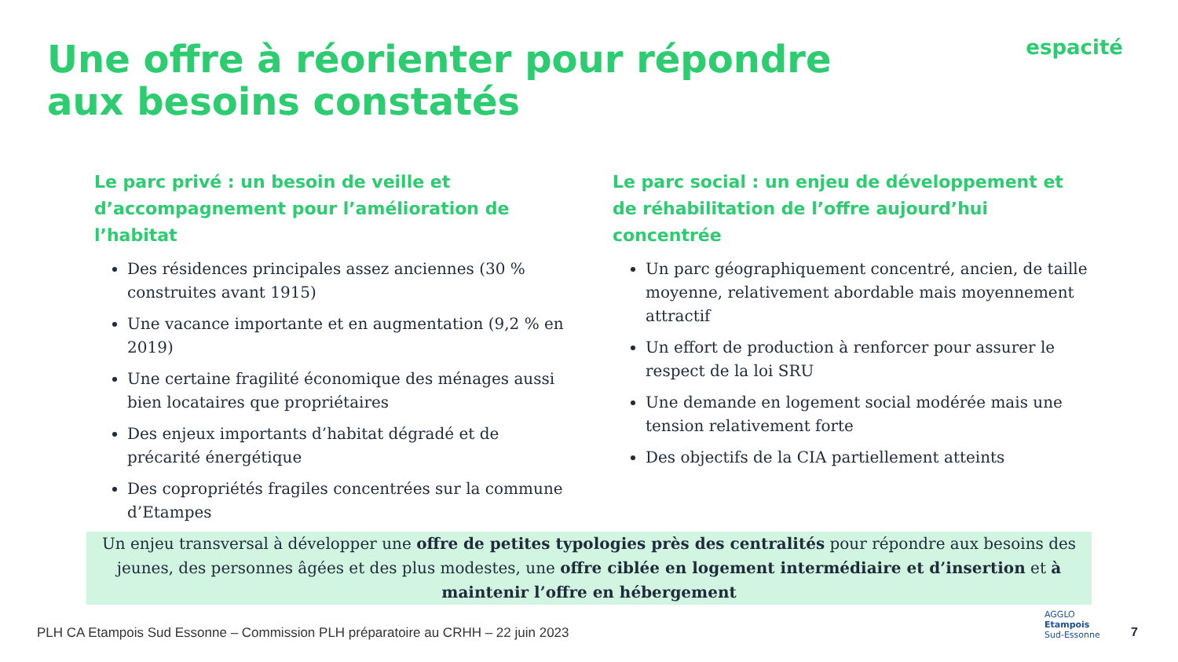Une offre à réorienter pour répondre aux besoins constatés
espacité
Le parc privé : un besoin de veille et d’accompagnement pour l’amélioration de l’habitat
Des résidences principales assez anciennes (30 % construites avant 1915)
Une vacance importante et en augmentation (9,2 % en 2019)
Une certaine fragilité économique des ménages aussi bien locataires que propriétaires
Des enjeux importants d’habitat dégradé et de précarité énergétique
Des copropriétés fragiles concentrées sur la commune d’Etampes
Le parc social : un enjeu de développement et de réhabilitation de l’offre aujourd’hui concentrée
Un parc géographiquement concentré, ancien, de taille moyenne, relativement abordable mais moyennement attractif
Un effort de production à renforcer pour assurer le respect de la loi SRU
Une demande en logement social modérée mais une tension relativement forte
Des objectifs de la CIA partiellement atteints
Un enjeu transversal à développer une offre de petites typologies près des centralités pour répondre aux besoins des jeunes, des personnes âgées et des plus modestes, une offre ciblée en logement intermédiaire et d’insertion et à maintenir l’offre en hébergement
PLH CA Etampois Sud Essonne – Commission PLH préparatoire au CRHH – 22 juin 2023
AGGLO
Etampois
Sud-Essonne
7